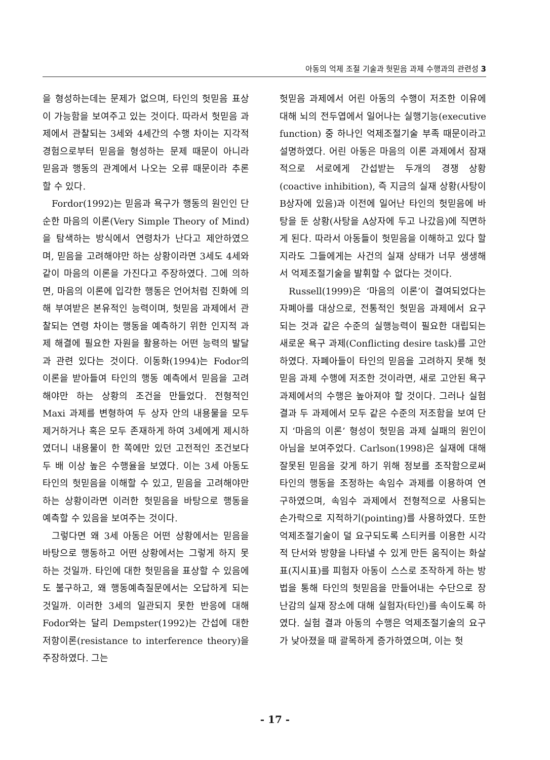아동의 억제 조절 기술과 헛믿음 과제 수행과의 관련성 3
을 형성하는데는 문제가 없으며, 타인의 헛믿음 표상이 가능함을 보여주고 있는 것이다. 따라서 헛믿음 과제에서 관찰되는 3세와 4세간의 수행 차이는 지각적 경험으로부터 믿음을 형성하는 문제 때문이 아니라 믿음과 행동의 관계에서 나오는 오류 때문이라 추론할 수 있다.
Fordor(1992)는 믿음과 욕구가 행동의 원인인 단순한 마음의 이론(Very Simple Theory of Mind)을 탐색하는 방식에서 연령차가 난다고 제안하였으며, 믿음을 고려해야만 하는 상황이라면 3세도 4세와 같이 마음의 이론을 가진다고 주장하였다. 그에 의하면, 마음의 이론에 입각한 행동은 언어처럼 진화에 의해 부여받은 본유적인 능력이며, 헛믿음 과제에서 관찰되는 연령 차이는 행동을 예측하기 위한 인지적 과제 해결에 필요한 자원을 활용하는 어떤 능력의 발달과 관련 있다는 것이다. 이동화(1994)는 Fodor의 이론을 받아들여 타인의 행동 예측에서 믿음을 고려해야만 하는 상황의 조건을 만들었다. 전형적인 Maxi 과제를 변형하여 두 상자 안의 내용물을 모두 제거하거나 혹은 모두 존재하게 하여 3세에게 제시하였더니 내용물이 한 쪽에만 있던 고전적인 조건보다 두 배 이상 높은 수행율을 보였다. 이는 3세 아동도 타인의 헛믿음을 이해할 수 있고, 믿음을 고려해야만 하는 상황이라면 이러한 헛믿음을 바탕으로 행동을 예측할 수 있음을 보여주는 것이다.
그렇다면 왜 3세 아동은 어떤 상황에서는 믿음을 바탕으로 행동하고 어떤 상황에서는 그렇게 하지 못하는 것일까. 타인에 대한 헛믿음을 표상할 수 있음에도 불구하고, 왜 행동예측질문에서는 오답하게 되는 것일까. 이러한 3세의 일관되지 못한 반응에 대해 Fodor와는 달리 Dempster(1992)는 간섭에 대한 저항이론(resistance to interference theory)을 주장하였다. 그는
헛믿음 과제에서 어린 아동의 수행이 저조한 이유에 대해 뇌의 전두엽에서 일어나는 실행기능(executive function) 중 하나인 억제조절기술 부족 때문이라고 설명하였다. 어린 아동은 마음의 이론 과제에서 잠재적으로 서로에게 간섭받는 두개의 경쟁 상황(coactive inhibition), 즉 지금의 실재 상황(사탕이 B상자에 있음)과 이전에 일어난 타인의 헛믿음에 바탕을 둔 상황(사탕을 A상자에 두고 나갔음)에 직면하게 된다. 따라서 아동들이 헛믿음을 이해하고 있다 할지라도 그들에게는 사건의 실재 상태가 너무 생생해서 억제조절기술을 발휘할 수 없다는 것이다.
Russell(1999)은 ‘마음의 이론’이 결여되었다는 자폐아를 대상으로, 전통적인 헛믿음 과제에서 요구되는 것과 같은 수준의 실행능력이 필요한 대립되는 새로운 욕구 과제(Conflicting desire task)를 고안하였다. 자폐아들이 타인의 믿음을 고려하지 못해 헛믿음 과제 수행에 저조한 것이라면, 새로 고안된 욕구 과제에서의 수행은 높아져야 할 것이다. 그러나 실험 결과 두 과제에서 모두 같은 수준의 저조함을 보여 단지 ‘마음의 이론’ 형성이 헛믿음 과제 실패의 원인이 아님을 보여주었다. Carlson(1998)은 실재에 대해 잘못된 믿음을 갖게 하기 위해 정보를 조작함으로써 타인의 행동을 조정하는 속임수 과제를 이용하여 연구하였으며, 속임수 과제에서 전형적으로 사용되는 손가락으로 지적하기(pointing)를 사용하였다. 또한 억제조절기술이 덜 요구되도록 스티커를 이용한 시각적 단서와 방향을 나타낼 수 있게 만든 움직이는 화살표(지시표)를 피험자 아동이 스스로 조작하게 하는 방법을 통해 타인의 헛믿음을 만들어내는 수단으로 장난감의 실재 장소에 대해 실험자(타인)를 속이도록 하였다. 실험 결과 아동의 수행은 억제조절기술의 요구가 낮아졌을 때 괄목하게 증가하였으며, 이는 헛
- 17 -